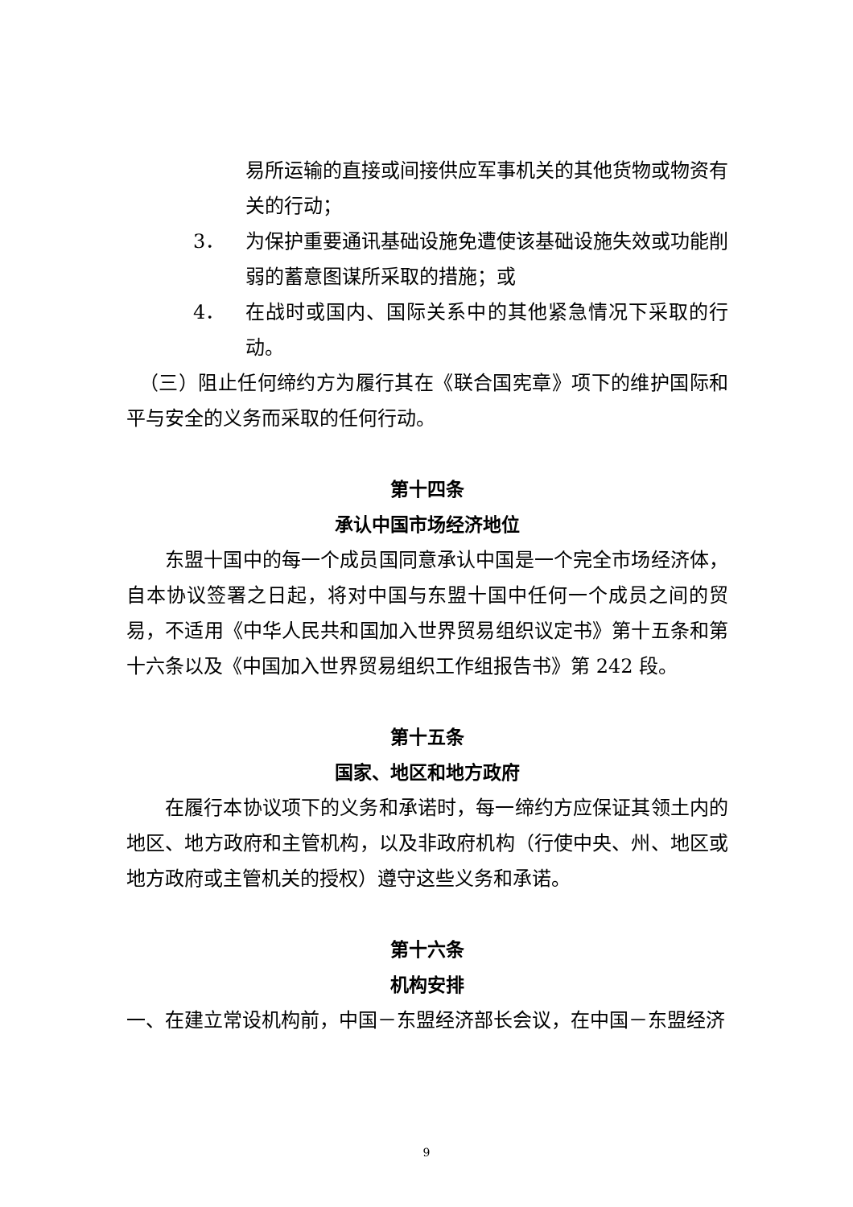易所运输的直接或间接供应军事机关的其他货物或物资有关的行动；
3． 为保护重要通讯基础设施免遭使该基础设施失效或功能削弱的蓄意图谋所采取的措施；或
4． 在战时或国内、国际关系中的其他紧急情况下采取的行动。
（三）阻止任何缔约方为履行其在《联合国宪章》项下的维护国际和平与安全的义务而采取的任何行动。
第十四条
承认中国市场经济地位
东盟十国中的每一个成员国同意承认中国是一个完全市场经济体，自本协议签署之日起，将对中国与东盟十国中任何一个成员之间的贸易，不适用《中华人民共和国加入世界贸易组织议定书》第十五条和第十六条以及《中国加入世界贸易组织工作组报告书》第 242 段。
第十五条
国家、地区和地方政府
在履行本协议项下的义务和承诺时，每一缔约方应保证其领土内的地区、地方政府和主管机构，以及非政府机构（行使中央、州、地区或地方政府或主管机关的授权）遵守这些义务和承诺。
第十六条
机构安排
一、在建立常设机构前，中国－东盟经济部长会议，在中国－东盟经济
9